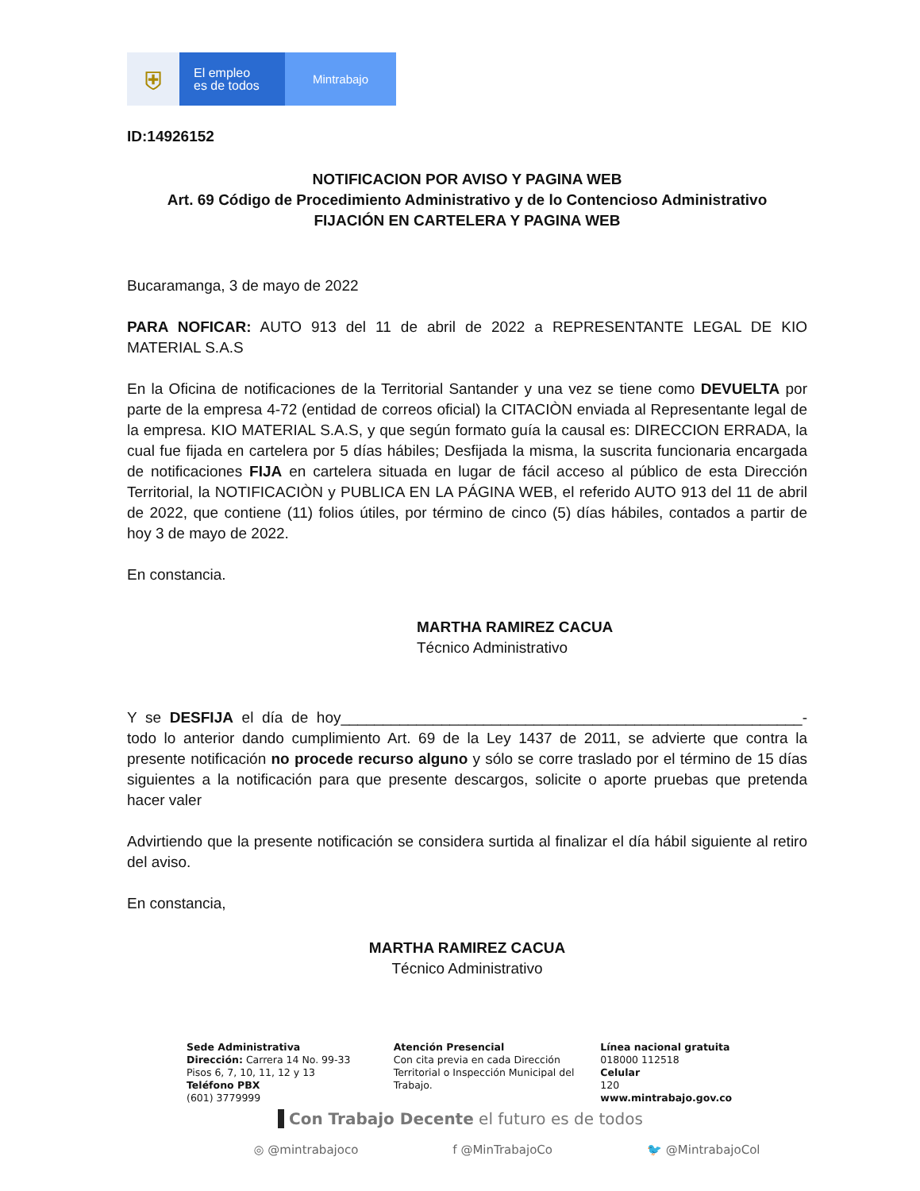⛨
El empleo
es de todos
Mintrabajo
ID:14926152
NOTIFICACION POR AVISO Y PAGINA WEB
Art. 69 Código de Procedimiento Administrativo y de lo Contencioso Administrativo
FIJACIÓN EN CARTELERA Y PAGINA WEB
Bucaramanga, 3 de mayo de 2022
PARA NOFICAR: AUTO 913 del 11 de abril de 2022 a REPRESENTANTE LEGAL DE KIO MATERIAL S.A.S
En la Oficina de notificaciones de la Territorial Santander y una vez se tiene como DEVUELTA por parte de la empresa 4-72 (entidad de correos oficial) la CITACIÒN enviada al Representante legal de la empresa. KIO MATERIAL S.A.S, y que según formato guía la causal es: DIRECCION ERRADA, la cual fue fijada en cartelera por 5 días hábiles; Desfijada la misma, la suscrita funcionaria encargada de notificaciones FIJA en cartelera situada en lugar de fácil acceso al público de esta Dirección Territorial, la NOTIFICACIÒN y PUBLICA EN LA PÁGINA WEB, el referido AUTO 913 del 11 de abril de 2022, que contiene (11) folios útiles, por término de cinco (5) días hábiles, contados a partir de hoy 3 de mayo de 2022.
En constancia.
MARTHA RAMIREZ CACUA
Técnico Administrativo
Y se DESFIJA el día de hoy_______________________________________________________-todo lo anterior dando cumplimiento Art. 69 de la Ley 1437 de 2011, se advierte que contra la presente notificación no procede recurso alguno y sólo se corre traslado por el término de 15 días siguientes a la notificación para que presente descargos, solicite o aporte pruebas que pretenda hacer valer
Advirtiendo que la presente notificación se considera surtida al finalizar el día hábil siguiente al retiro del aviso.
En constancia,
MARTHA RAMIREZ CACUA
Técnico Administrativo
Sede Administrativa
Dirección: Carrera 14 No. 99-33
Pisos 6, 7, 10, 11, 12 y 13
Teléfono PBX
(601) 3779999
Atención Presencial
Con cita previa en cada Dirección Territorial o Inspección Municipal del Trabajo.
Línea nacional gratuita
018000 112518
Celular
120
www.mintrabajo.gov.co
Con Trabajo Decente el futuro es de todos
◎ @mintrabajoco f @MinTrabajoCo 🐦 @MintrabajoCol